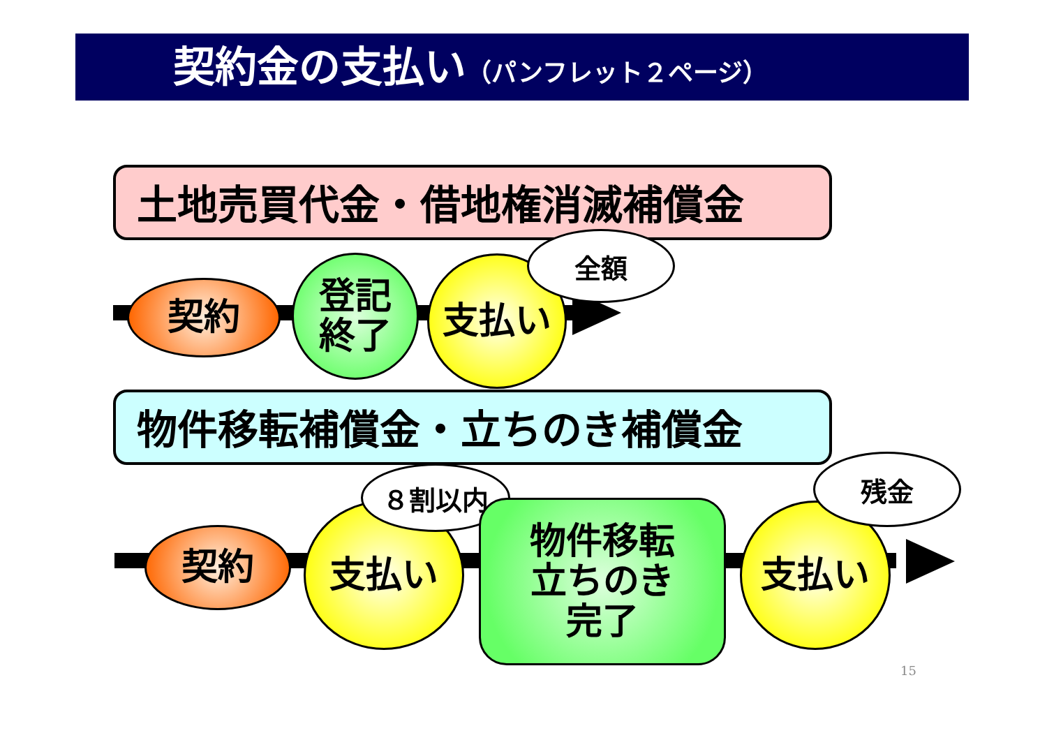契約金の支払い（パンフレット２ページ）
土地売買代金・借地権消滅補償金
契約
登記
終了
支払い
全額
物件移転補償金・立ちのき補償金
契約
支払い
８割以内
物件移転
立ちのき
完了
支払い
残金
15